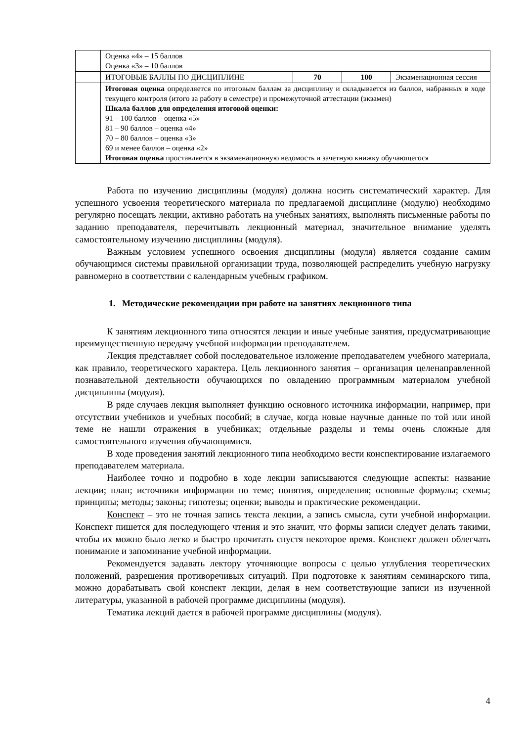| | Оценка «4» – 15 баллов Оценка «3» – 10 баллов | | | |
| | ИТОГОВЫЕ БАЛЛЫ ПО ДИСЦИПЛИНЕ | 70 | 100 | Экзаменационная сессия |
| | Итоговая оценка определяется по итоговым баллам за дисциплину и складывается из баллов, набранных в ходе текущего контроля (итого за работу в семестре) и промежуточной аттестации (экзамен) Шкала баллов для определения итоговой оценки: 91 – 100 баллов – оценка «5» 81 – 90 баллов – оценка «4» 70 – 80 баллов – оценка «3» 69 и менее баллов – оценка «2» Итоговая оценка проставляется в экзаменационную ведомость и зачетную книжку обучающегося | | | |
Работа по изучению дисциплины (модуля) должна носить систематический характер. Для успешного усвоения теоретического материала по предлагаемой дисциплине (модулю) необходимо регулярно посещать лекции, активно работать на учебных занятиях, выполнять письменные работы по заданию преподавателя, перечитывать лекционный материал, значительное внимание уделять самостоятельному изучению дисциплины (модуля).
Важным условием успешного освоения дисциплины (модуля) является создание самим обучающимся системы правильной организации труда, позволяющей распределить учебную нагрузку равномерно в соответствии с календарным учебным графиком.
1. Методические рекомендации при работе на занятиях лекционного типа
К занятиям лекционного типа относятся лекции и иные учебные занятия, предусматривающие преимущественную передачу учебной информации преподавателем.
Лекция представляет собой последовательное изложение преподавателем учебного материала, как правило, теоретического характера. Цель лекционного занятия – организация целенаправленной познавательной деятельности обучающихся по овладению программным материалом учебной дисциплины (модуля).
В ряде случаев лекция выполняет функцию основного источника информации, например, при отсутствии учебников и учебных пособий; в случае, когда новые научные данные по той или иной теме не нашли отражения в учебниках; отдельные разделы и темы очень сложные для самостоятельного изучения обучающимися.
В ходе проведения занятий лекционного типа необходимо вести конспектирование излагаемого преподавателем материала.
Наиболее точно и подробно в ходе лекции записываются следующие аспекты: название лекции; план; источники информации по теме; понятия, определения; основные формулы; схемы; принципы; методы; законы; гипотезы; оценки; выводы и практические рекомендации.
Конспект – это не точная запись текста лекции, а запись смысла, сути учебной информации. Конспект пишется для последующего чтения и это значит, что формы записи следует делать такими, чтобы их можно было легко и быстро прочитать спустя некоторое время. Конспект должен облегчать понимание и запоминание учебной информации.
Рекомендуется задавать лектору уточняющие вопросы с целью углубления теоретических положений, разрешения противоречивых ситуаций. При подготовке к занятиям семинарского типа, можно дорабатывать свой конспект лекции, делая в нем соответствующие записи из изученной литературы, указанной в рабочей программе дисциплины (модуля).
Тематика лекций дается в рабочей программе дисциплины (модуля).
4